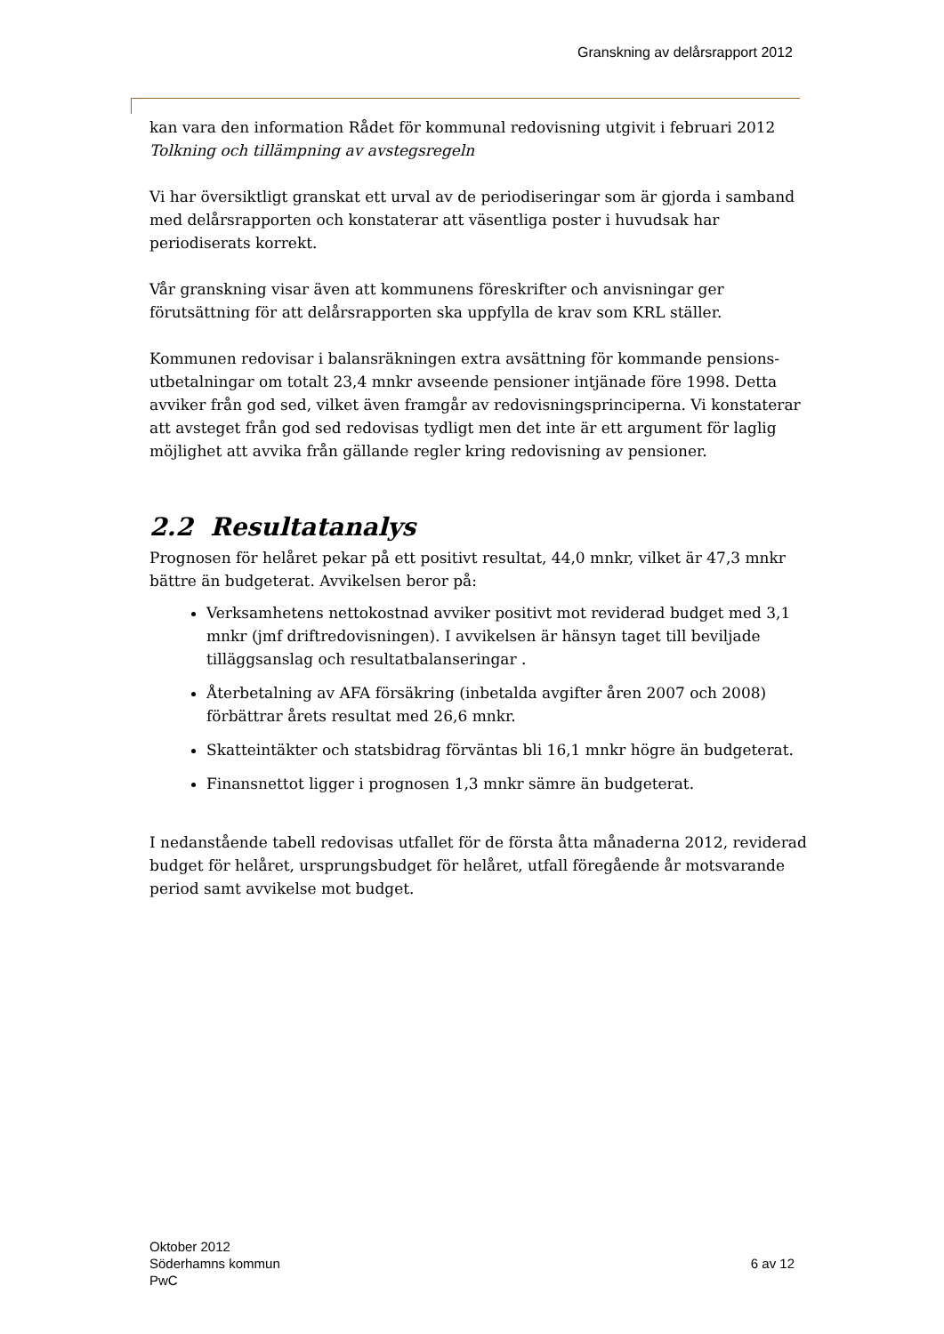Granskning av delårsrapport 2012
kan vara den information Rådet för kommunal redovisning utgivit i februari 2012
Tolkning och tillämpning av avstegsregeln
Vi har översiktligt granskat ett urval av de periodiseringar som är gjorda i samband med delårsrapporten och konstaterar att väsentliga poster i huvudsak har periodiserats korrekt.
Vår granskning visar även att kommunens föreskrifter och anvisningar ger förutsättning för att delårsrapporten ska uppfylla de krav som KRL ställer.
Kommunen redovisar i balansräkningen extra avsättning för kommande pensions-utbetalningar om totalt 23,4 mnkr avseende pensioner intjänade före 1998. Detta avviker från god sed, vilket även framgår av redovisningsprinciperna. Vi konstaterar att avsteget från god sed redovisas tydligt men det inte är ett argument för laglig möjlighet att avvika från gällande regler kring redovisning av pensioner.
2.2 Resultatanalys
Prognosen för helåret pekar på ett positivt resultat, 44,0 mnkr, vilket är 47,3 mnkr bättre än budgeterat. Avvikelsen beror på:
Verksamhetens nettokostnad avviker positivt mot reviderad budget med 3,1 mnkr (jmf driftredovisningen). I avvikelsen är hänsyn taget till beviljade tilläggsanslag och resultatbalanseringar .
Återbetalning av AFA försäkring (inbetalda avgifter åren 2007 och 2008) förbättrar årets resultat med 26,6 mnkr.
Skatteintäkter och statsbidrag förväntas bli 16,1 mnkr högre än budgeterat.
Finansnettot ligger i prognosen 1,3 mnkr sämre än budgeterat.
I nedanstående tabell redovisas utfallet för de första åtta månaderna 2012, reviderad budget för helåret, ursprungsbudget för helåret, utfall föregående år motsvarande period samt avvikelse mot budget.
Oktober 2012
Söderhamns kommun
PwC
6 av 12